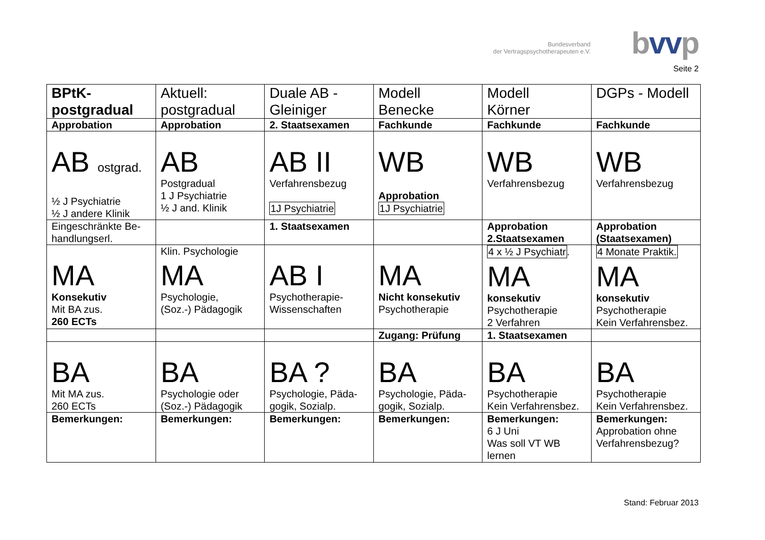Bundesverband
der Vertragspsychotherapeuten e.V.
bvvp
Seite 2
| BPtK- postgradual | Aktuell: postgradual | Duale AB - Gleiniger | Modell Benecke | Modell Körner | DGPs - Modell |
| Approbation | Approbation | 2. Staatsexamen | Fachkunde | Fachkunde | Fachkunde |
| AB ostgrad. ½ J Psychiatrie ½ J andere Klinik | AB Postgradual 1 J Psychiatrie ½ J and. Klinik | AB II Verfahrensbezug 1J Psychiatrie | WB Approbation 1J Psychiatrie | WB Verfahrensbezug | WB Verfahrensbezug |
| Eingeschränkte Be- handlungserl. | | 1. Staatsexamen | | Approbation 2.Staatsexamen | Approbation (Staatsexamen) |
| MA Konsekutiv Mit BA zus. 260 ECTs | Klin. Psychologie MA Psychologie, (Soz.-) Pädagogik | AB I Psychotherapie- Wissenschaften | MA Nicht konsekutiv Psychotherapie | 4 x ½ J Psychiatr . MA konsekutiv Psychotherapie 2 Verfahren | 4 Monate Praktik. MA konsekutiv Psychotherapie Kein Verfahrensbez. |
| | | | Zugang: Prüfung | 1. Staatsexamen | |
| BA Mit MA zus. 260 ECTs | BA Psychologie oder (Soz.-) Pädagogik | BA ? Psychologie, Päda- gogik, Sozialp. | BA Psychologie, Päda- gogik, Sozialp. | BA Psychotherapie Kein Verfahrensbez. | BA Psychotherapie Kein Verfahrensbez. |
| Bemerkungen: | Bemerkungen: | Bemerkungen: | Bemerkungen: | Bemerkungen: 6 J Uni Was soll VT WB lernen | Bemerkungen: Approbation ohne Verfahrensbezug? |
Stand: Februar 2013